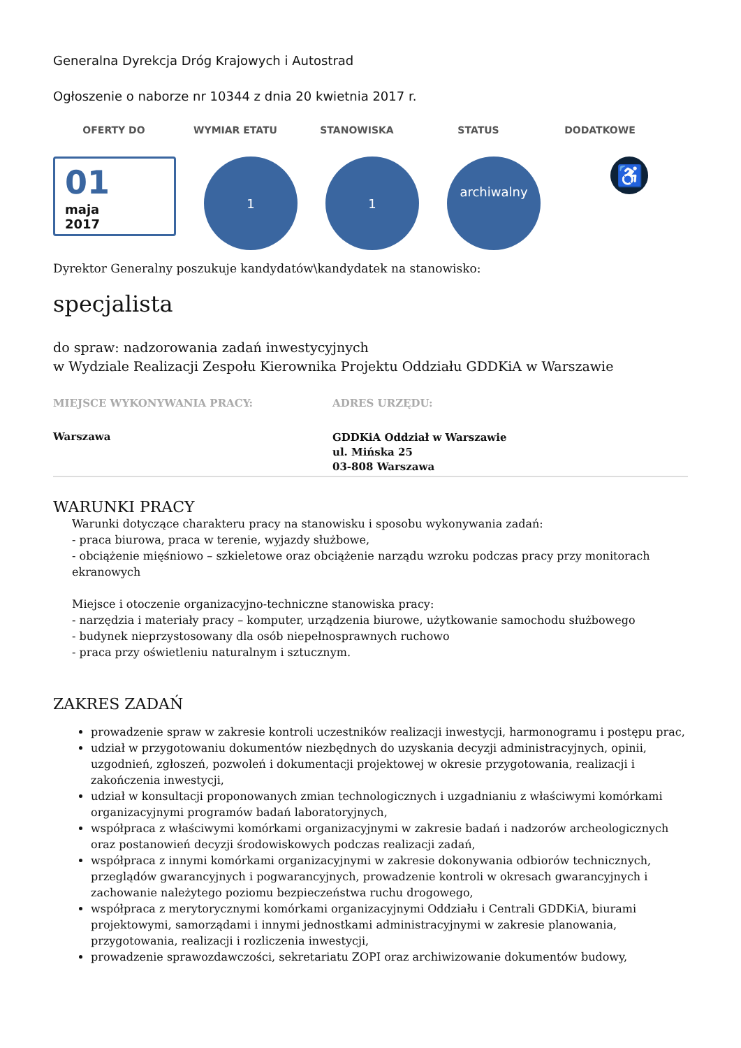Generalna Dyrekcja Dróg Krajowych i Autostrad
Ogłoszenie o naborze nr 10344 z dnia 20 kwietnia 2017 r.
OFERTY DO WYMIAR ETATU STANOWISKA STATUS DODATKOWE
01
maja
2017
1 1
archiwalny
♿
Dyrektor Generalny poszukuje kandydatów\kandydatek na stanowisko:
specjalista
do spraw: nadzorowania zadań inwestycyjnych
w Wydziale Realizacji Zespołu Kierownika Projektu Oddziału GDDKiA w Warszawie
MIEJSCE WYKONYWANIA PRACY:
Warszawa
ADRES URZĘDU:
GDDKiA Oddział w Warszawie
ul. Mińska 25
03-808 Warszawa
WARUNKI PRACY
Warunki dotyczące charakteru pracy na stanowisku i sposobu wykonywania zadań:
- praca biurowa, praca w terenie, wyjazdy służbowe,
- obciążenie mięśniowo – szkieletowe oraz obciążenie narządu wzroku podczas pracy przy monitorach ekranowych
Miejsce i otoczenie organizacyjno-techniczne stanowiska pracy:
- narzędzia i materiały pracy – komputer, urządzenia biurowe, użytkowanie samochodu służbowego
- budynek nieprzystosowany dla osób niepełnosprawnych ruchowo
- praca przy oświetleniu naturalnym i sztucznym.
ZAKRES ZADAŃ
prowadzenie spraw w zakresie kontroli uczestników realizacji inwestycji, harmonogramu i postępu prac,
udział w przygotowaniu dokumentów niezbędnych do uzyskania decyzji administracyjnych, opinii, uzgodnień, zgłoszeń, pozwoleń i dokumentacji projektowej w okresie przygotowania, realizacji i zakończenia inwestycji,
udział w konsultacji proponowanych zmian technologicznych i uzgadnianiu z właściwymi komórkami organizacyjnymi programów badań laboratoryjnych,
współpraca z właściwymi komórkami organizacyjnymi w zakresie badań i nadzorów archeologicznych oraz postanowień decyzji środowiskowych podczas realizacji zadań,
współpraca z innymi komórkami organizacyjnymi w zakresie dokonywania odbiorów technicznych, przeglądów gwarancyjnych i pogwarancyjnych, prowadzenie kontroli w okresach gwarancyjnych i zachowanie należytego poziomu bezpieczeństwa ruchu drogowego,
współpraca z merytorycznymi komórkami organizacyjnymi Oddziału i Centrali GDDKiA, biurami projektowymi, samorządami i innymi jednostkami administracyjnymi w zakresie planowania, przygotowania, realizacji i rozliczenia inwestycji,
prowadzenie sprawozdawczości, sekretariatu ZOPI oraz archiwizowanie dokumentów budowy,